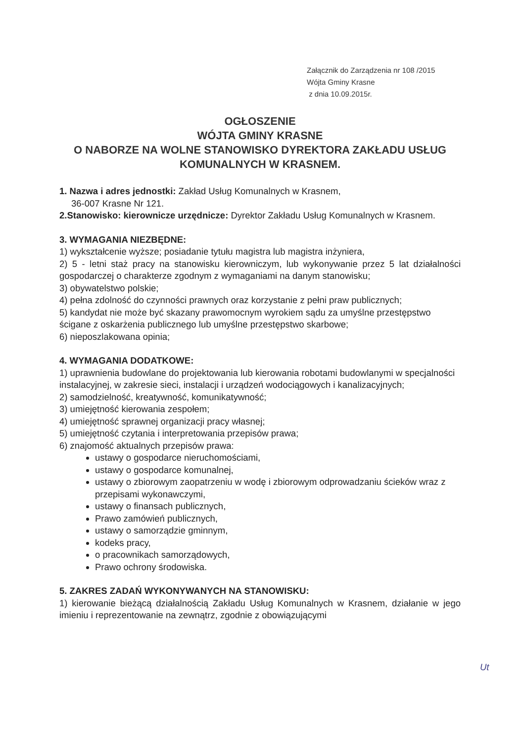Załącznik do Zarządzenia nr 108 /2015
Wójta Gminy Krasne
z dnia 10.09.2015r.
OGŁOSZENIE
WÓJTA GMINY KRASNE
O NABORZE NA WOLNE STANOWISKO DYREKTORA ZAKŁADU USŁUG KOMUNALNYCH W KRASNEM.
1. Nazwa i adres jednostki: Zakład Usług Komunalnych w Krasnem,
36-007 Krasne Nr 121.
2.Stanowisko: kierownicze urzędnicze: Dyrektor Zakładu Usług Komunalnych w Krasnem.
3. WYMAGANIA NIEZBĘDNE:
1) wykształcenie wyższe; posiadanie tytułu magistra lub magistra inżyniera,
2) 5 - letni staż pracy na stanowisku kierowniczym, lub wykonywanie przez 5 lat działalności gospodarczej o charakterze zgodnym z wymaganiami na danym stanowisku;
3) obywatelstwo polskie;
4) pełna zdolność do czynności prawnych oraz korzystanie z pełni praw publicznych;
5) kandydat nie może być skazany prawomocnym wyrokiem sądu za umyślne przestępstwo ścigane z oskarżenia publicznego lub umyślne przestępstwo skarbowe;
6) nieposzlakowana opinia;
4. WYMAGANIA DODATKOWE:
1) uprawnienia budowlane do projektowania lub kierowania robotami budowlanymi w specjalności instalacyjnej, w zakresie sieci, instalacji i urządzeń wodociągowych i kanalizacyjnych;
2) samodzielność, kreatywność, komunikatywność;
3) umiejętność kierowania zespołem;
4) umiejętność sprawnej organizacji pracy własnej;
5) umiejętność czytania i interpretowania przepisów prawa;
6) znajomość aktualnych przepisów prawa:
ustawy o gospodarce nieruchomościami,
ustawy o gospodarce komunalnej,
ustawy o zbiorowym zaopatrzeniu w wodę i zbiorowym odprowadzaniu ścieków wraz z przepisami wykonawczymi,
ustawy o finansach publicznych,
Prawo zamówień publicznych,
ustawy o samorządzie gminnym,
kodeks pracy,
o pracownikach samorządowych,
Prawo ochrony środowiska.
5. ZAKRES ZADAŃ WYKONYWANYCH NA STANOWISKU:
1) kierowanie bieżącą działalnością Zakładu Usług Komunalnych w Krasnem, działanie w jego imieniu i reprezentowanie na zewnątrz, zgodnie z obowiązującymi
Ut